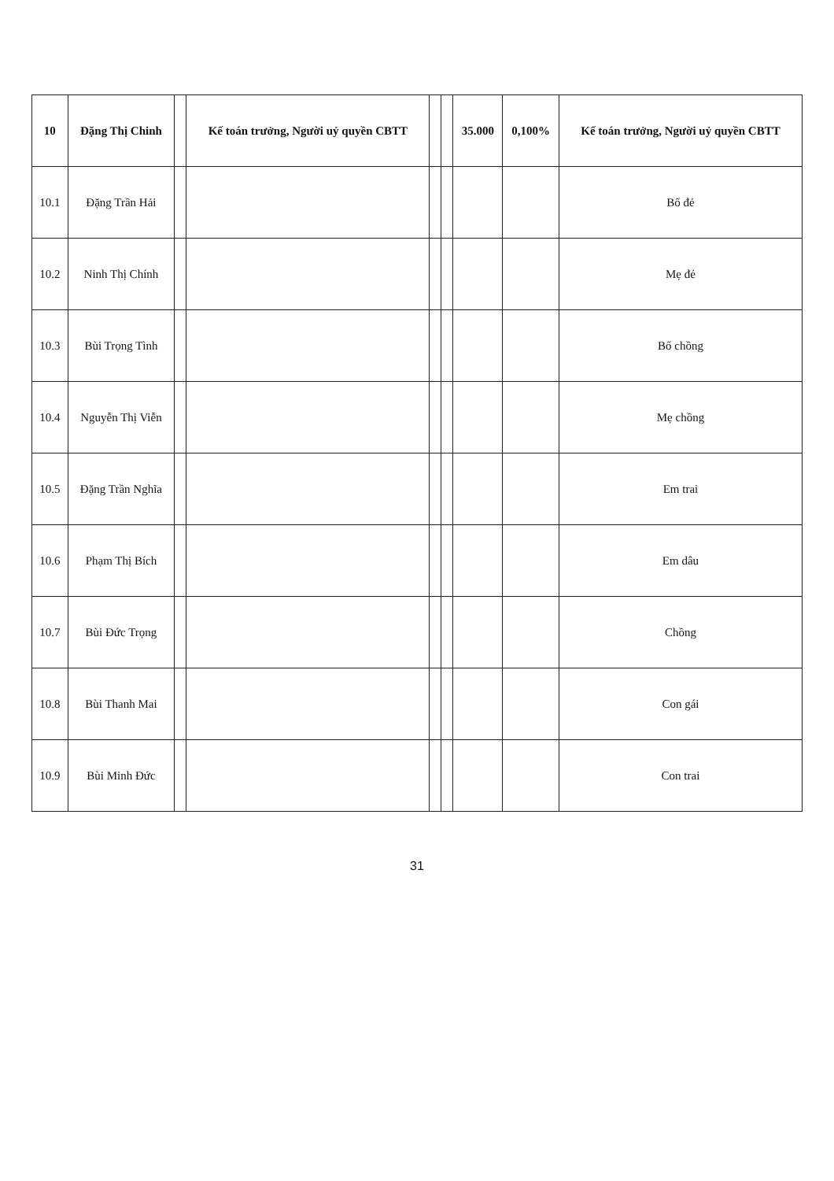| 10 | Đặng Thị Chinh | | Kế toán trưởng, Người uỷ quyền CBTT | | | 35.000 | 0,100% | Kế toán trưởng, Người uỷ quyền CBTT |
| 10.1 | Đặng Trần Hải | | | | | | | Bố đẻ |
| 10.2 | Ninh Thị Chính | | | | | | | Mẹ đẻ |
| 10.3 | Bùi Trọng Tình | | | | | | | Bố chồng |
| 10.4 | Nguyễn Thị Viễn | | | | | | | Mẹ chồng |
| 10.5 | Đặng Trần Nghĩa | | | | | | | Em trai |
| 10.6 | Phạm Thị Bích | | | | | | | Em dâu |
| 10.7 | Bùi Đức Trọng | | | | | | | Chồng |
| 10.8 | Bùi Thanh Mai | | | | | | | Con gái |
| 10.9 | Bùi Minh Đức | | | | | | | Con trai |
31